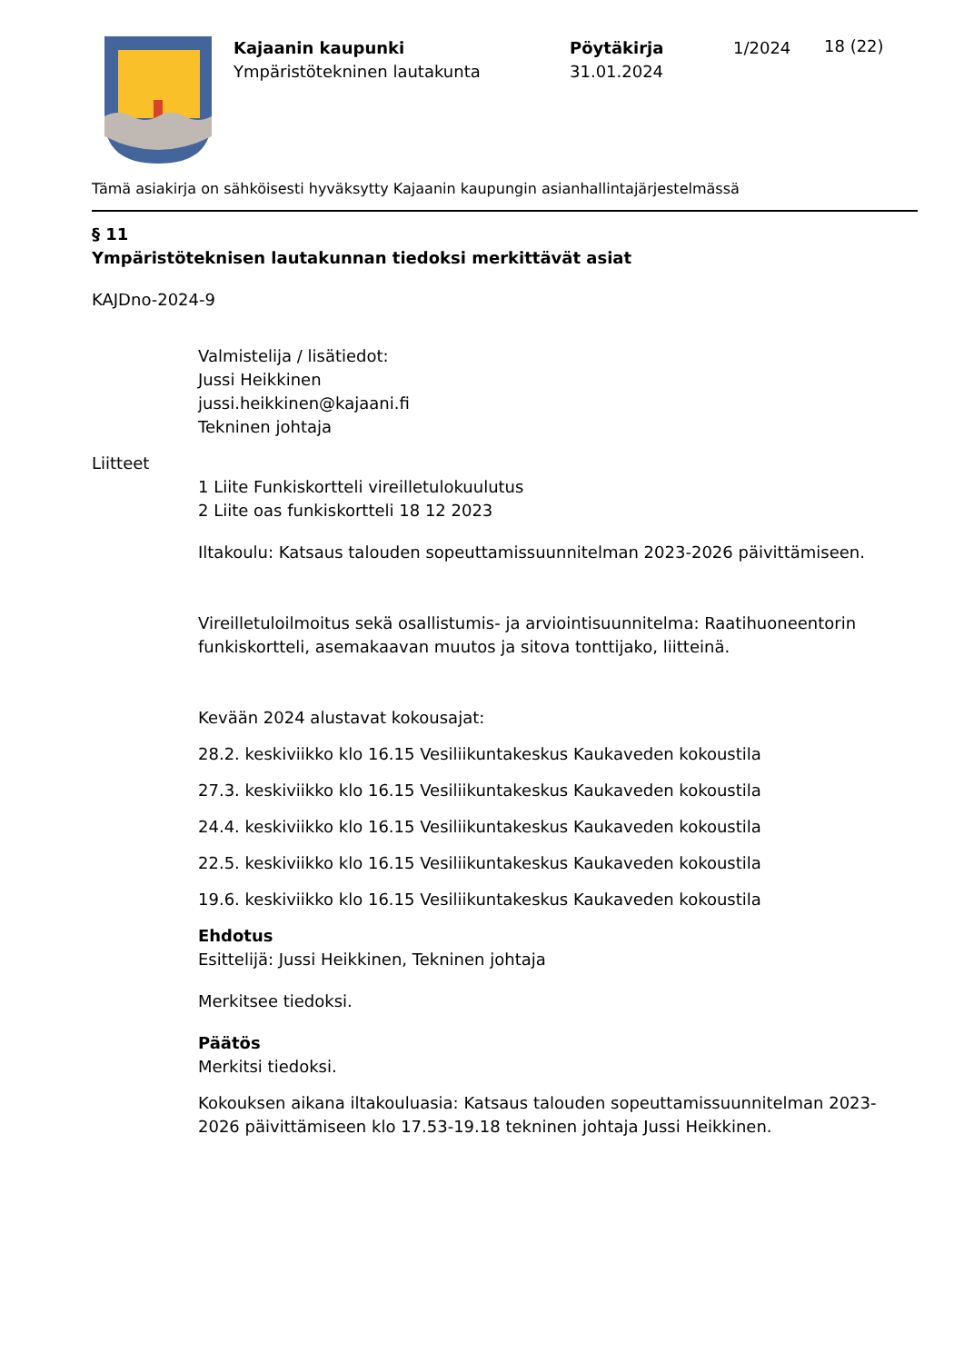Kajaanin kaupunki
Ympäristötekninen lautakunta
Pöytäkirja
31.01.2024
1/2024
18 (22)
Tämä asiakirja on sähköisesti hyväksytty Kajaanin kaupungin asianhallintajärjestelmässä
§ 11
Ympäristöteknisen lautakunnan tiedoksi merkittävät asiat
KAJDno-2024-9
Valmistelija / lisätiedot:
Jussi Heikkinen
jussi.heikkinen@kajaani.fi
Tekninen johtaja
Liitteet
1 Liite Funkiskortteli vireilletulokuulutus
2 Liite oas funkiskortteli 18 12 2023
Iltakoulu: Katsaus talouden sopeuttamissuunnitelman 2023-2026 päivittämiseen.
Vireilletuloilmoitus sekä osallistumis- ja arviointisuunnitelma: Raatihuoneentorin funkiskortteli, asemakaavan muutos ja sitova tonttijako, liitteinä.
Kevään 2024 alustavat kokousajat:
28.2. keskiviikko klo 16.15 Vesiliikuntakeskus Kaukaveden kokoustila
27.3. keskiviikko klo 16.15 Vesiliikuntakeskus Kaukaveden kokoustila
24.4. keskiviikko klo 16.15 Vesiliikuntakeskus Kaukaveden kokoustila
22.5. keskiviikko klo 16.15 Vesiliikuntakeskus Kaukaveden kokoustila
19.6. keskiviikko klo 16.15 Vesiliikuntakeskus Kaukaveden kokoustila
Ehdotus
Esittelijä: Jussi Heikkinen, Tekninen johtaja
Merkitsee tiedoksi.
Päätös
Merkitsi tiedoksi.
Kokouksen aikana iltakouluasia: Katsaus talouden sopeuttamissuunnitelman 2023-2026 päivittämiseen klo 17.53-19.18 tekninen johtaja Jussi Heikkinen.